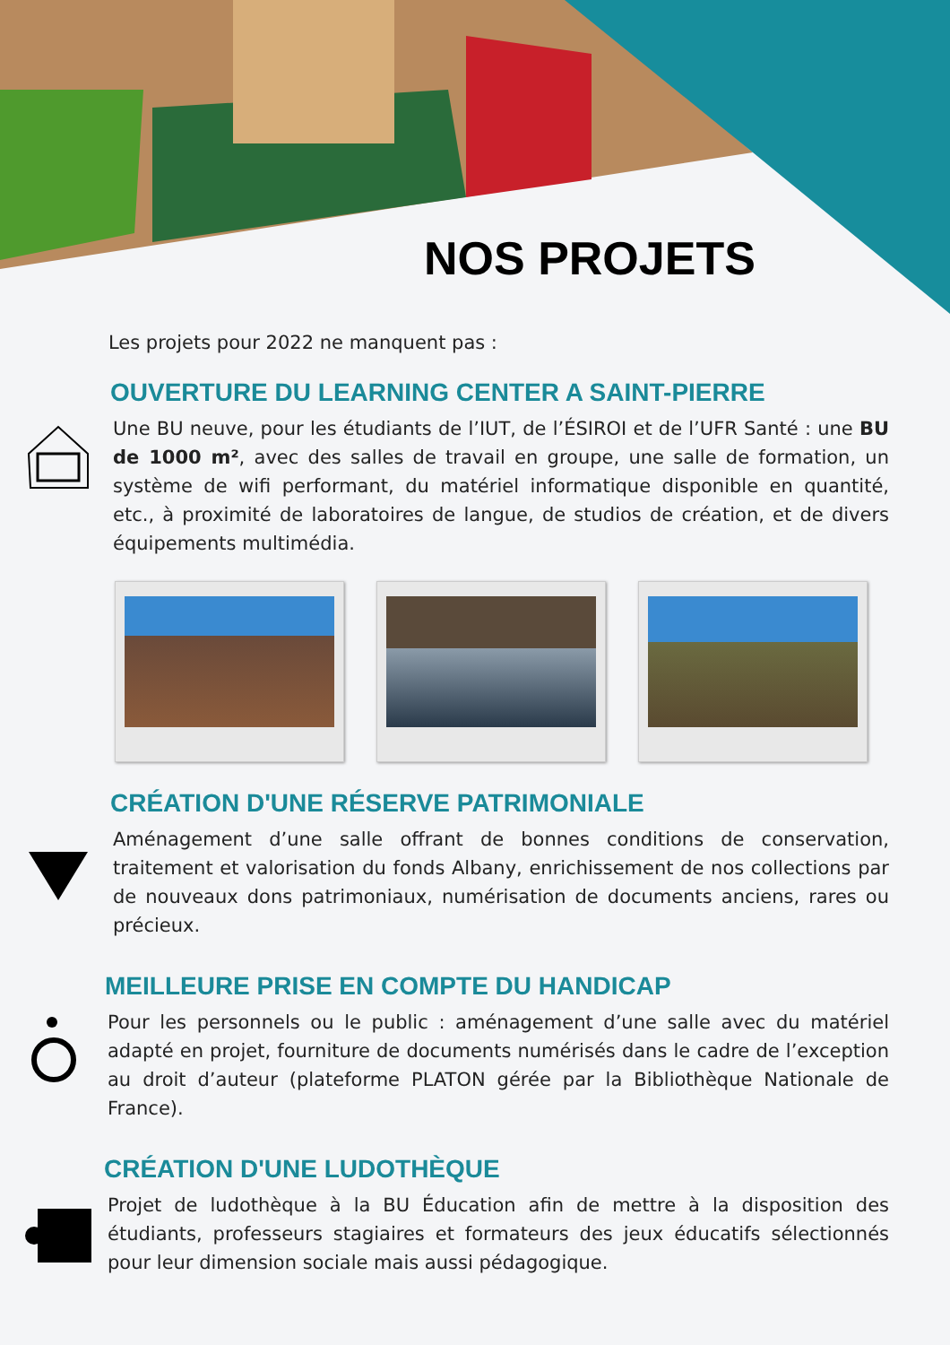NOS PROJETS
Les projets pour 2022 ne manquent pas :
OUVERTURE DU LEARNING CENTER A SAINT-PIERRE
Une BU neuve, pour les étudiants de l’IUT, de l’ÉSIROI et de l’UFR Santé : une BU de 1000 m², avec des salles de travail en groupe, une salle de formation, un système de wifi performant, du matériel informatique disponible en quantité, etc., à proximité de laboratoires de langue, de studios de création, et de divers équipements multimédia.
CRÉATION D'UNE RÉSERVE PATRIMONIALE
Aménagement d’une salle offrant de bonnes conditions de conservation, traitement et valorisation du fonds Albany, enrichissement de nos collections par de nouveaux dons patrimoniaux, numérisation de documents anciens, rares ou précieux.
MEILLEURE PRISE EN COMPTE DU HANDICAP
Pour les personnels ou le public : aménagement d’une salle avec du matériel adapté en projet, fourniture de documents numérisés dans le cadre de l’exception au droit d’auteur (plateforme PLATON gérée par la Bibliothèque Nationale de France).
CRÉATION D'UNE LUDOTHÈQUE
Projet de ludothèque à la BU Éducation afin de mettre à la disposition des étudiants, professeurs stagiaires et formateurs des jeux éducatifs sélectionnés pour leur dimension sociale mais aussi pédagogique.